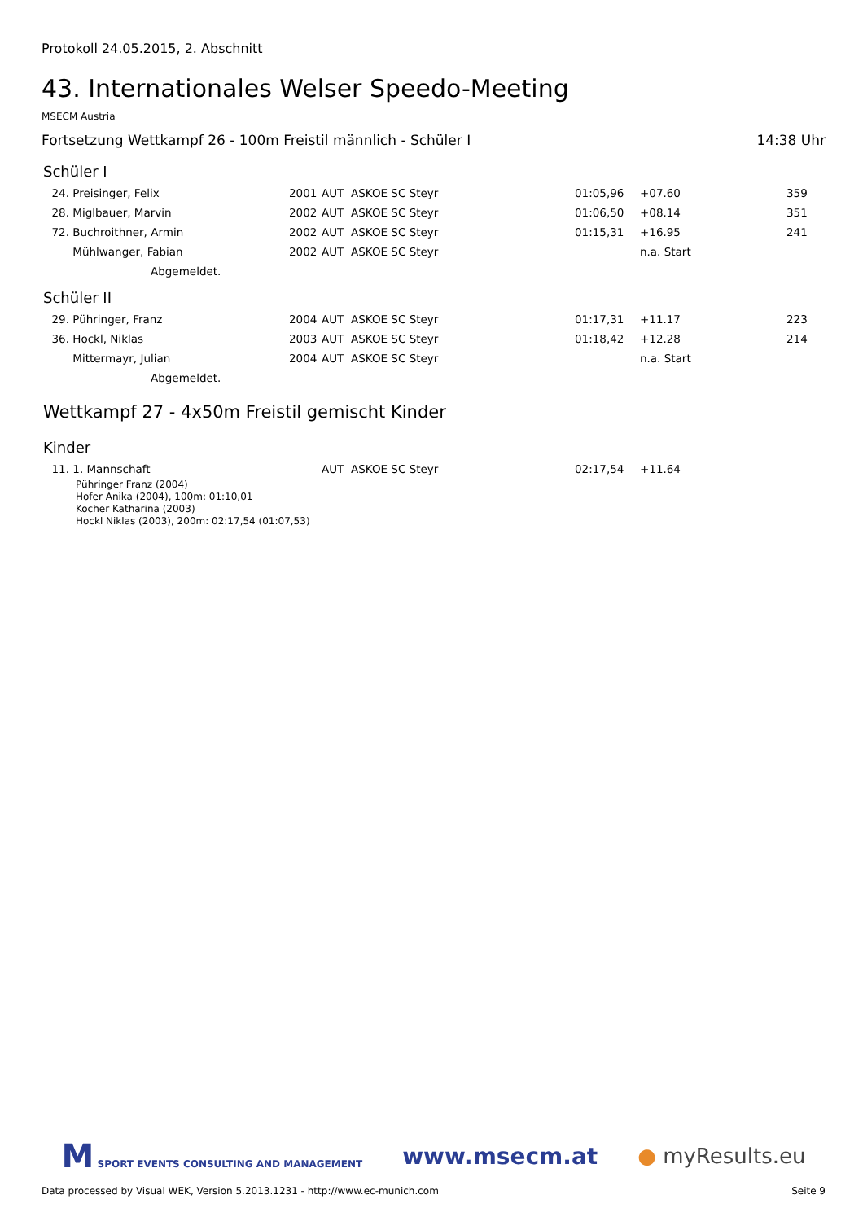Protokoll 24.05.2015, 2. Abschnitt
43. Internationales Welser Speedo-Meeting
MSECM Austria
Fortsetzung Wettkampf 26 - 100m Freistil männlich - Schüler I 14:38 Uhr
Schüler I
| 24. | Preisinger, Felix | 2001 | AUT | ASKOE SC Steyr | 01:05,96 | +07.60 | 359 |
| 28. | Miglbauer, Marvin | 2002 | AUT | ASKOE SC Steyr | 01:06,50 | +08.14 | 351 |
| 72. | Buchroithner, Armin | 2002 | AUT | ASKOE SC Steyr | 01:15,31 | +16.95 | 241 |
| | Mühlwanger, Fabian | 2002 | AUT | ASKOE SC Steyr | | n.a. Start | |
| | Abgemeldet. | | | | | | |
Schüler II
| 29. | Pühringer, Franz | 2004 | AUT | ASKOE SC Steyr | 01:17,31 | +11.17 | 223 |
| 36. | Hockl, Niklas | 2003 | AUT | ASKOE SC Steyr | 01:18,42 | +12.28 | 214 |
| | Mittermayr, Julian | 2004 | AUT | ASKOE SC Steyr | | n.a. Start | |
| | Abgemeldet. | | | | | | |
Wettkampf 27 - 4x50m Freistil gemischt Kinder
Kinder
| 11. | 1. Mannschaft | | AUT | ASKOE SC Steyr | 02:17,54 | +11.64 | |
Pühringer Franz (2004)
Hofer Anika (2004), 100m: 01:10,01
Kocher Katharina (2003)
Hockl Niklas (2003), 200m: 02:17,54 (01:07,53)
M SPORT EVENTS CONSULTING AND MANAGEMENT www.msecm.at ● myResults.eu
Data processed by Visual WEK, Version 5.2013.1231 - http://www.ec-munich.com Seite 9